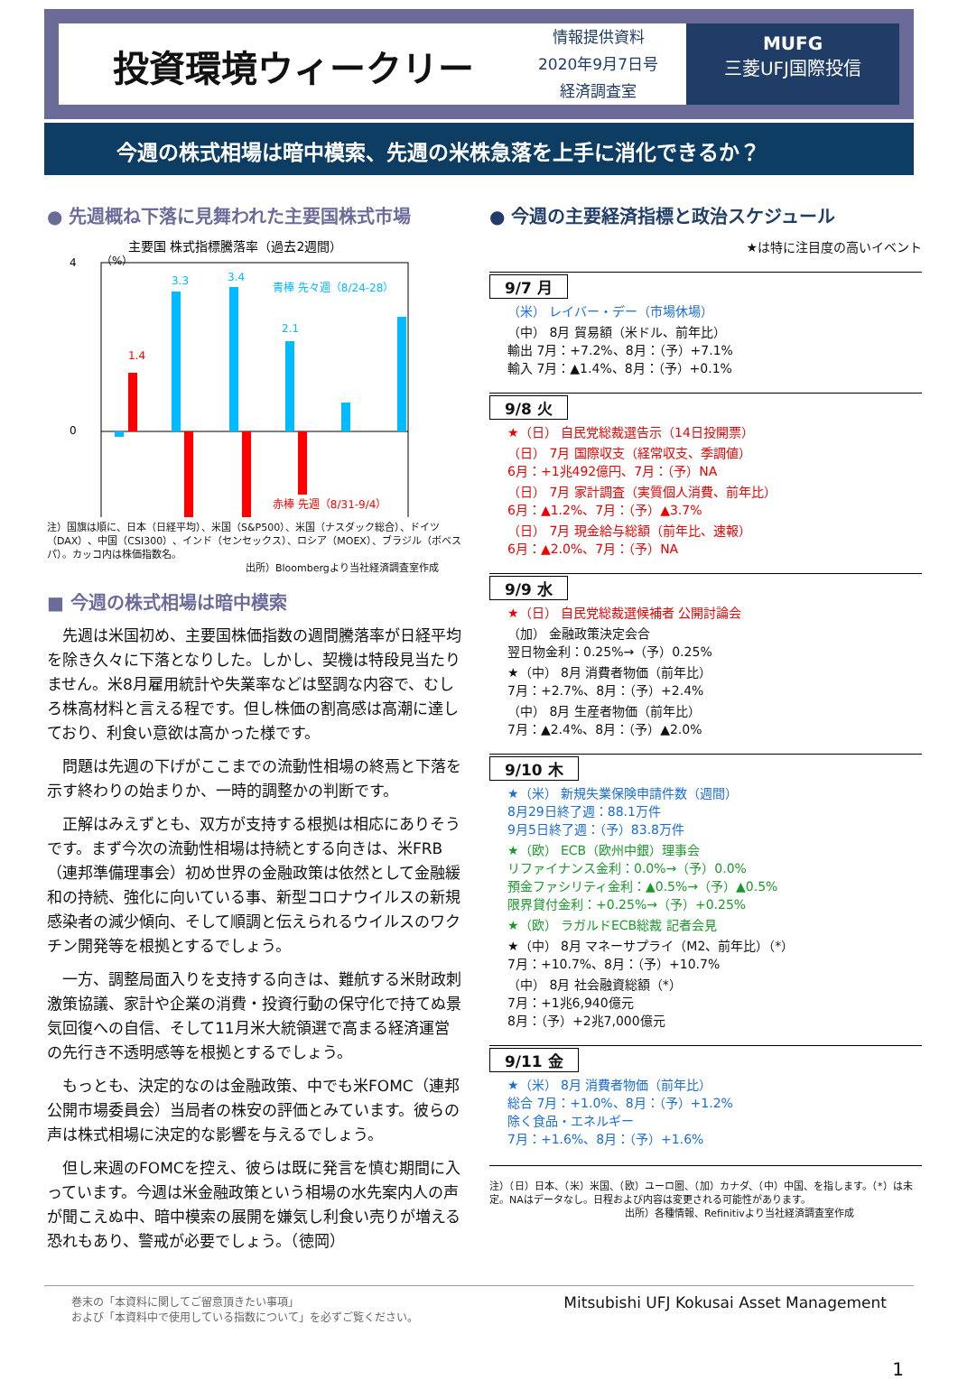投資環境ウィークリー
情報提供資料
2020年9月7日号
経済調査室
MUFG
三菱UFJ国際投信
今週の株式相場は暗中模索、先週の米株急落を上手に消化できるか？
● 先週概ね下落に見舞われた主要国株式市場
主要国 株式指標騰落率（過去2週間）
（%）
4
0
1.4
3.3
3.4
青棒 先々週（8/24-28）
2.1
赤棒 先週（8/31-9/4）
注）国旗は順に、日本（日経平均）、米国（S&P500）、米国（ナスダック総合）、ドイツ（DAX）、中国（CSI300）、インド（センセックス）、ロシア（MOEX）、ブラジル（ボベスパ）。カッコ内は株価指数名。
出所）Bloombergより当社経済調査室作成
■ 今週の株式相場は暗中模索
先週は米国初め、主要国株価指数の週間騰落率が日経平均を除き久々に下落となりした。しかし、契機は特段見当たりません。米8月雇用統計や失業率などは堅調な内容で、むしろ株高材料と言える程です。但し株価の割高感は高潮に達しており、利食い意欲は高かった様です。
問題は先週の下げがここまでの流動性相場の終焉と下落を示す終わりの始まりか、一時的調整かの判断です。
正解はみえずとも、双方が支持する根拠は相応にありそうです。まず今次の流動性相場は持続とする向きは、米FRB（連邦準備理事会）初め世界の金融政策は依然として金融緩和の持続、強化に向いている事、新型コロナウイルスの新規感染者の減少傾向、そして順調と伝えられるウイルスのワクチン開発等を根拠とするでしょう。
一方、調整局面入りを支持する向きは、難航する米財政刺激策協議、家計や企業の消費・投資行動の保守化で持てぬ景気回復への自信、そして11月米大統領選で高まる経済運営の先行き不透明感等を根拠とするでしょう。
もっとも、決定的なのは金融政策、中でも米FOMC（連邦公開市場委員会）当局者の株安の評価とみています。彼らの声は株式相場に決定的な影響を与えるでしょう。
但し来週のFOMCを控え、彼らは既に発言を慎む期間に入っています。今週は米金融政策という相場の水先案内人の声が聞こえぬ中、暗中模索の展開を嫌気し利食い売りが増える恐れもあり、警戒が必要でしょう。（徳岡）
● 今週の主要経済指標と政治スケジュール
★は特に注目度の高いイベント
9/7 月
（米） レイバー・デー（市場休場）
（中） 8月 貿易額（米ドル、前年比）
輸出 7月：+7.2%、8月：（予）+7.1%
輸入 7月：▲1.4%、8月：（予）+0.1%
9/8 火
★（日） 自民党総裁選告示（14日投開票）
（日） 7月 国際収支（経常収支、季調値）
6月：+1兆492億円、7月：（予）NA
（日） 7月 家計調査（実質個人消費、前年比）
6月：▲1.2%、7月：（予）▲3.7%
（日） 7月 現金給与総額（前年比、速報）
6月：▲2.0%、7月：（予）NA
9/9 水
★（日） 自民党総裁選候補者 公開討論会
（加） 金融政策決定会合
翌日物金利：0.25%→（予）0.25%
★（中） 8月 消費者物価（前年比）
7月：+2.7%、8月：（予）+2.4%
（中） 8月 生産者物価（前年比）
7月：▲2.4%、8月：（予）▲2.0%
9/10 木
★（米） 新規失業保険申請件数（週間）
8月29日終了週：88.1万件
9月5日終了週：（予）83.8万件
★（欧） ECB（欧州中銀）理事会
リファイナンス金利：0.0%→（予）0.0%
預金ファシリティ金利：▲0.5%→（予）▲0.5%
限界貸付金利：+0.25%→（予）+0.25%
★（欧） ラガルドECB総裁 記者会見
★（中） 8月 マネーサプライ（M2、前年比）（*）
7月：+10.7%、8月：（予）+10.7%
（中） 8月 社会融資総額（*）
7月：+1兆6,940億元
8月：（予）+2兆7,000億元
9/11 金
★（米） 8月 消費者物価（前年比）
総合 7月：+1.0%、8月：（予）+1.2%
除く食品・エネルギー
7月：+1.6%、8月：（予）+1.6%
注）（日）日本、（米）米国、（欧）ユーロ圏、（加）カナダ、（中）中国、を指します。（*）は未定。NAはデータなし。日程および内容は変更される可能性があります。
出所）各種情報、Refinitivより当社経済調査室作成
巻末の「本資料に関してご留意頂きたい事項」
および「本資料中で使用している指数について」を必ずご覧ください。
Mitsubishi UFJ Kokusai Asset Management
1